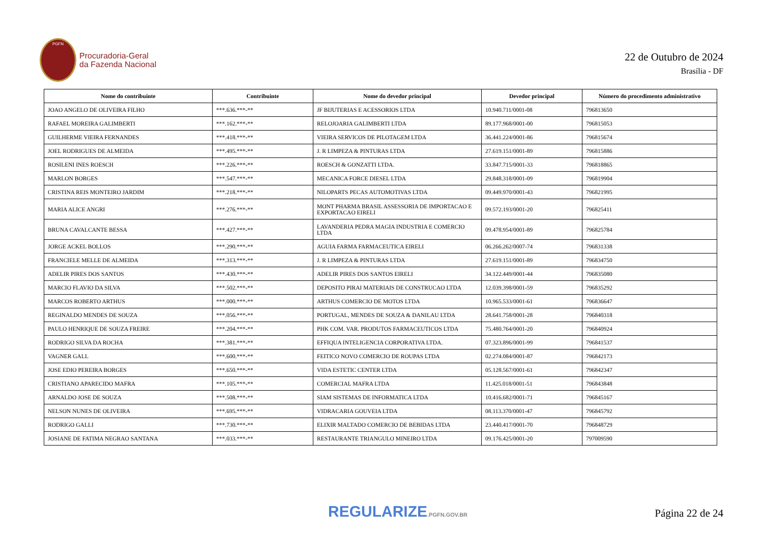PGFN
Procuradoria-Geral
da Fazenda Nacional
22 de Outubro de 2024
Brasília - DF
| Nome do contribuinte | Contribuinte | Nome do devedor principal | Devedor principal | Número do procedimento administrativo |
| --- | --- | --- | --- | --- |
| JOAO ANGELO DE OLIVEIRA FILHO | ***.636.***-** | JF BIJUTERIAS E ACESSORIOS LTDA | 10.940.711/0001-08 | 796813650 |
| RAFAEL MOREIRA GALIMBERTI | ***.162.***-** | RELOJOARIA GALIMBERTI LTDA | 89.177.968/0001-00 | 796815053 |
| GUILHERME VIEIRA FERNANDES | ***.418.***-** | VIEIRA SERVICOS DE PILOTAGEM LTDA | 36.441.224/0001-86 | 796815674 |
| JOEL RODRIGUES DE ALMEIDA | ***.495.***-** | J. R LIMPEZA & PINTURAS LTDA | 27.619.151/0001-89 | 796815886 |
| ROSILENI INES ROESCH | ***.226.***-** | ROESCH & GONZATTI LTDA. | 33.847.715/0001-33 | 796818865 |
| MARLON BORGES | ***.547.***-** | MECANICA FORCE DIESEL LTDA | 29.848.318/0001-09 | 796819904 |
| CRISTINA REIS MONTEIRO JARDIM | ***.218.***-** | NILOPARTS PECAS AUTOMOTIVAS LTDA | 09.449.970/0001-43 | 796821995 |
| MARIA ALICE ANGRI | ***.276.***-** | MONT PHARMA BRASIL ASSESSORIA DE IMPORTACAO E EXPORTACAO EIRELI | 09.572.193/0001-20 | 796825411 |
| BRUNA CAVALCANTE BESSA | ***.427.***-** | LAVANDERIA PEDRA MAGIA INDUSTRIA E COMERCIO LTDA | 09.478.954/0001-89 | 796825784 |
| JORGE ACKEL BOLLOS | ***.290.***-** | AGUIA FARMA FARMACEUTICA EIRELI | 06.266.262/0007-74 | 796831338 |
| FRANCIELE MELLE DE ALMEIDA | ***.313.***-** | J. R LIMPEZA & PINTURAS LTDA | 27.619.151/0001-89 | 796834750 |
| ADELIR PIRES DOS SANTOS | ***.430.***-** | ADELIR PIRES DOS SANTOS EIRELI | 34.122.449/0001-44 | 796835080 |
| MARCIO FLAVIO DA SILVA | ***.502.***-** | DEPOSITO PIRAI MATERIAIS DE CONSTRUCAO LTDA | 12.039.398/0001-59 | 796835292 |
| MARCOS ROBERTO ARTHUS | ***.000.***-** | ARTHUS COMERCIO DE MOTOS LTDA | 10.965.533/0001-61 | 796836647 |
| REGINALDO MENDES DE SOUZA | ***.056.***-** | PORTUGAL, MENDES DE SOUZA & DANILAU LTDA | 28.641.758/0001-28 | 796840318 |
| PAULO HENRIQUE DE SOUZA FREIRE | ***.204.***-** | PHK COM. VAR. PRODUTOS FARMACEUTICOS LTDA | 75.480.764/0001-20 | 796840924 |
| RODRIGO SILVA DA ROCHA | ***.381.***-** | EFFIQUA INTELIGENCIA CORPORATIVA LTDA. | 07.323.896/0001-99 | 796841537 |
| VAGNER GALL | ***.600.***-** | FEITICO NOVO COMERCIO DE ROUPAS LTDA | 02.274.084/0001-87 | 796842173 |
| JOSE EDIO PEREIRA BORGES | ***.650.***-** | VIDA ESTETIC CENTER LTDA | 05.128.567/0001-61 | 796842347 |
| CRISTIANO APARECIDO MAFRA | ***.105.***-** | COMERCIAL MAFRA LTDA | 11.425.018/0001-51 | 796843848 |
| ARNALDO JOSE DE SOUZA | ***.508.***-** | SIAM SISTEMAS DE INFORMATICA LTDA | 10.416.682/0001-71 | 796845167 |
| NELSON NUNES DE OLIVEIRA | ***.695.***-** | VIDRACARIA GOUVEIA LTDA | 08.113.370/0001-47 | 796845792 |
| RODRIGO GALLI | ***.730.***-** | ELIXIR MALTADO COMERCIO DE BEBIDAS LTDA | 23.440.417/0001-70 | 796848729 |
| JOSIANE DE FATIMA NEGRAO SANTANA | ***.033.***-** | RESTAURANTE TRIANGULO MINEIRO LTDA | 09.176.425/0001-20 | 797009590 |
REGULARIZE.PGFN.GOV.BR
Página 22 de 24